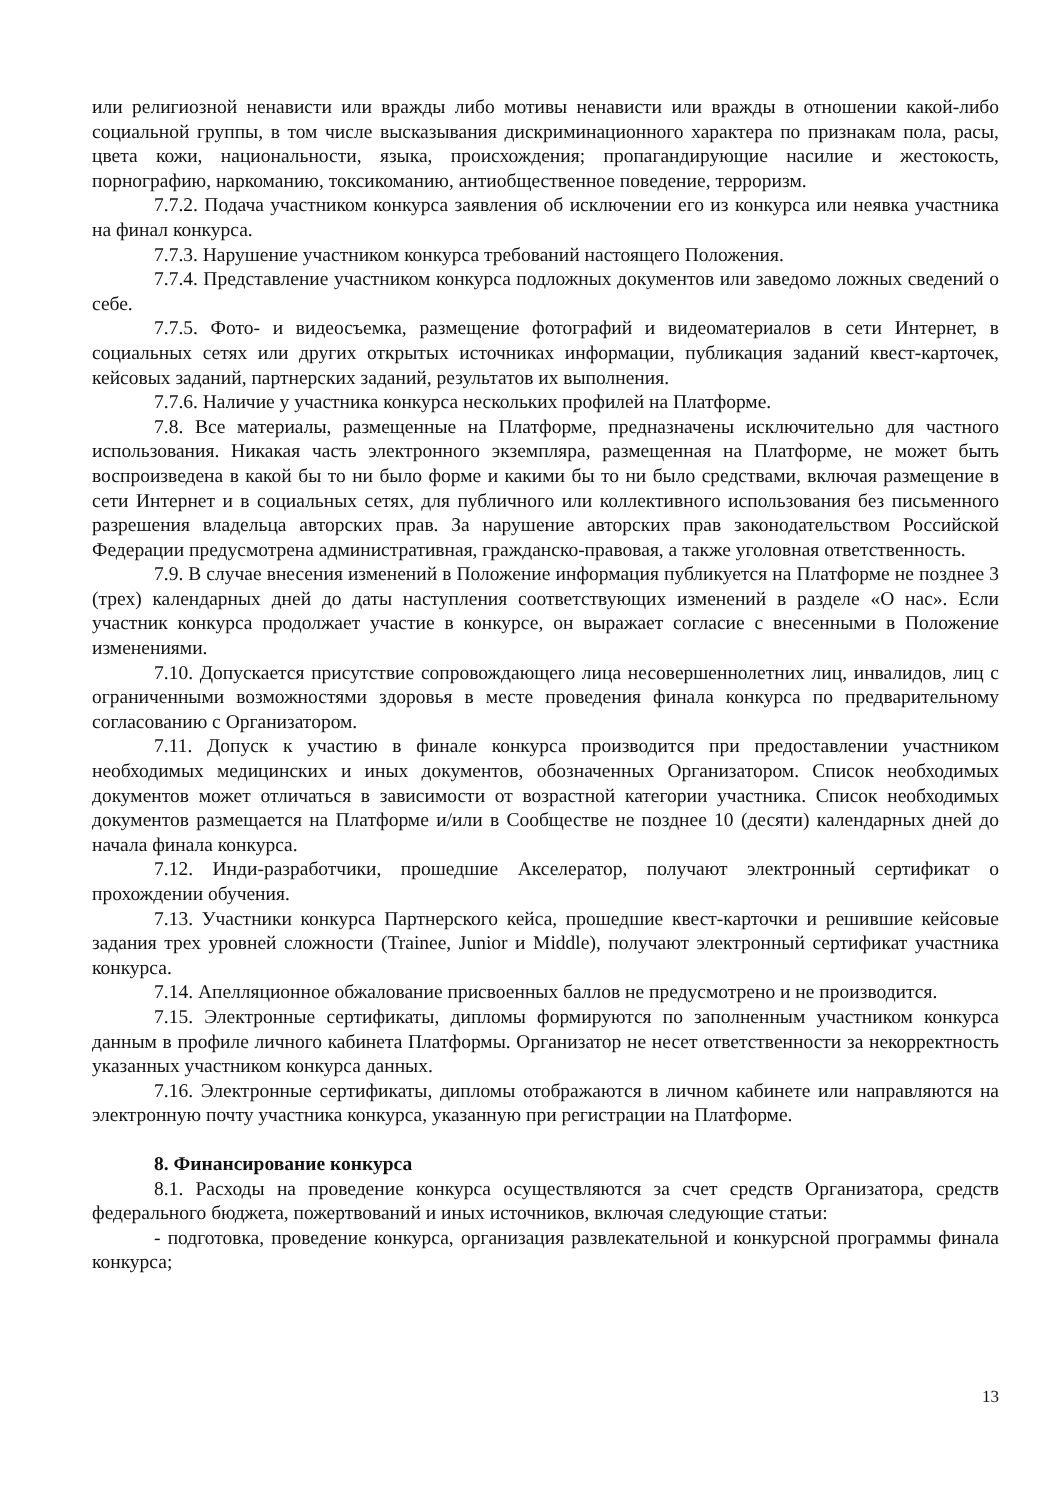или религиозной ненависти или вражды либо мотивы ненависти или вражды в отношении какой-либо социальной группы, в том числе высказывания дискриминационного характера по признакам пола, расы, цвета кожи, национальности, языка, происхождения; пропагандирующие насилие и жестокость, порнографию, наркоманию, токсикоманию, антиобщественное поведение, терроризм.
7.7.2. Подача участником конкурса заявления об исключении его из конкурса или неявка участника на финал конкурса.
7.7.3. Нарушение участником конкурса требований настоящего Положения.
7.7.4. Представление участником конкурса подложных документов или заведомо ложных сведений о себе.
7.7.5. Фото- и видеосъемка, размещение фотографий и видеоматериалов в сети Интернет, в социальных сетях или других открытых источниках информации, публикация заданий квест-карточек, кейсовых заданий, партнерских заданий, результатов их выполнения.
7.7.6. Наличие у участника конкурса нескольких профилей на Платформе.
7.8. Все материалы, размещенные на Платформе, предназначены исключительно для частного использования. Никакая часть электронного экземпляра, размещенная на Платформе, не может быть воспроизведена в какой бы то ни было форме и какими бы то ни было средствами, включая размещение в сети Интернет и в социальных сетях, для публичного или коллективного использования без письменного разрешения владельца авторских прав. За нарушение авторских прав законодательством Российской Федерации предусмотрена административная, гражданско-правовая, а также уголовная ответственность.
7.9. В случае внесения изменений в Положение информация публикуется на Платформе не позднее 3 (трех) календарных дней до даты наступления соответствующих изменений в разделе «О нас». Если участник конкурса продолжает участие в конкурсе, он выражает согласие с внесенными в Положение изменениями.
7.10. Допускается присутствие сопровождающего лица несовершеннолетних лиц, инвалидов, лиц с ограниченными возможностями здоровья в месте проведения финала конкурса по предварительному согласованию с Организатором.
7.11. Допуск к участию в финале конкурса производится при предоставлении участником необходимых медицинских и иных документов, обозначенных Организатором. Список необходимых документов может отличаться в зависимости от возрастной категории участника. Список необходимых документов размещается на Платформе и/или в Сообществе не позднее 10 (десяти) календарных дней до начала финала конкурса.
7.12. Инди-разработчики, прошедшие Акселератор, получают электронный сертификат о прохождении обучения.
7.13. Участники конкурса Партнерского кейса, прошедшие квест-карточки и решившие кейсовые задания трех уровней сложности (Trainee, Junior и Middle), получают электронный сертификат участника конкурса.
7.14. Апелляционное обжалование присвоенных баллов не предусмотрено и не производится.
7.15. Электронные сертификаты, дипломы формируются по заполненным участником конкурса данным в профиле личного кабинета Платформы. Организатор не несет ответственности за некорректность указанных участником конкурса данных.
7.16. Электронные сертификаты, дипломы отображаются в личном кабинете или направляются на электронную почту участника конкурса, указанную при регистрации на Платформе.
8. Финансирование конкурса
8.1. Расходы на проведение конкурса осуществляются за счет средств Организатора, средств федерального бюджета, пожертвований и иных источников, включая следующие статьи:
- подготовка, проведение конкурса, организация развлекательной и конкурсной программы финала конкурса;
13